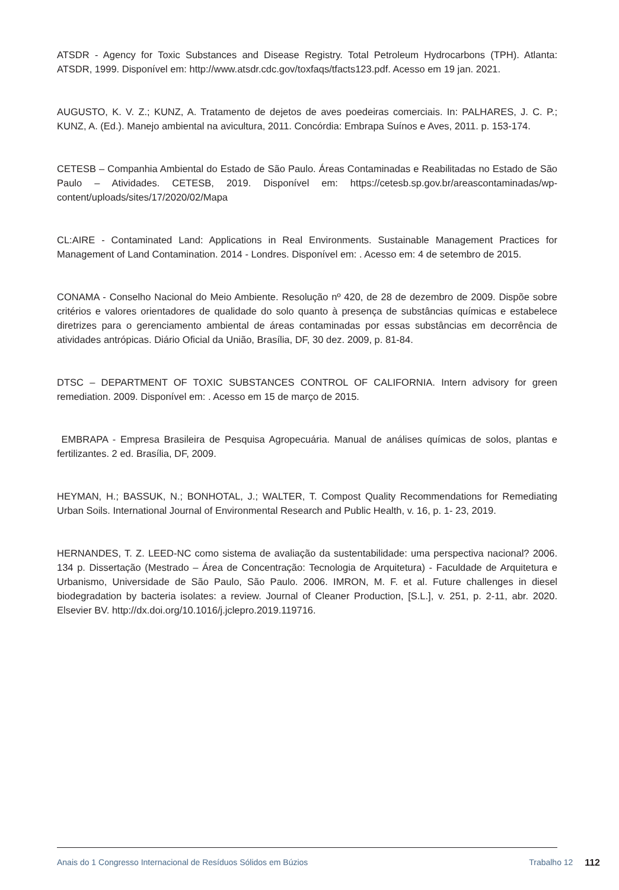ATSDR - Agency for Toxic Substances and Disease Registry. Total Petroleum Hydrocarbons (TPH). Atlanta: ATSDR, 1999. Disponível em: http://www.atsdr.cdc.gov/toxfaqs/tfacts123.pdf. Acesso em 19 jan. 2021.
AUGUSTO, K. V. Z.; KUNZ, A. Tratamento de dejetos de aves poedeiras comerciais. In: PALHARES, J. C. P.; KUNZ, A. (Ed.). Manejo ambiental na avicultura, 2011. Concórdia: Embrapa Suínos e Aves, 2011. p. 153-174.
CETESB – Companhia Ambiental do Estado de São Paulo. Áreas Contaminadas e Reabilitadas no Estado de São Paulo – Atividades. CETESB, 2019. Disponível em: https://cetesb.sp.gov.br/areascontaminadas/wp-content/uploads/sites/17/2020/02/Mapa
CL:AIRE - Contaminated Land: Applications in Real Environments. Sustainable Management Practices for Management of Land Contamination. 2014 - Londres. Disponível em: . Acesso em: 4 de setembro de 2015.
CONAMA - Conselho Nacional do Meio Ambiente. Resolução nº 420, de 28 de dezembro de 2009. Dispõe sobre critérios e valores orientadores de qualidade do solo quanto à presença de substâncias químicas e estabelece diretrizes para o gerenciamento ambiental de áreas contaminadas por essas substâncias em decorrência de atividades antrópicas. Diário Oficial da União, Brasília, DF, 30 dez. 2009, p. 81-84.
DTSC – DEPARTMENT OF TOXIC SUBSTANCES CONTROL OF CALIFORNIA. Intern advisory for green remediation. 2009. Disponível em: . Acesso em 15 de março de 2015.
EMBRAPA - Empresa Brasileira de Pesquisa Agropecuária. Manual de análises químicas de solos, plantas e fertilizantes. 2 ed. Brasília, DF, 2009.
HEYMAN, H.; BASSUK, N.; BONHOTAL, J.; WALTER, T. Compost Quality Recommendations for Remediating Urban Soils. International Journal of Environmental Research and Public Health, v. 16, p. 1- 23, 2019.
HERNANDES, T. Z. LEED-NC como sistema de avaliação da sustentabilidade: uma perspectiva nacional? 2006. 134 p. Dissertação (Mestrado – Área de Concentração: Tecnologia de Arquitetura) - Faculdade de Arquitetura e Urbanismo, Universidade de São Paulo, São Paulo. 2006. IMRON, M. F. et al. Future challenges in diesel biodegradation by bacteria isolates: a review. Journal of Cleaner Production, [S.L.], v. 251, p. 2-11, abr. 2020. Elsevier BV. http://dx.doi.org/10.1016/j.jclepro.2019.119716.
Anais do 1 Congresso Internacional de Resíduos Sólidos em Búzios Trabalho 12 112